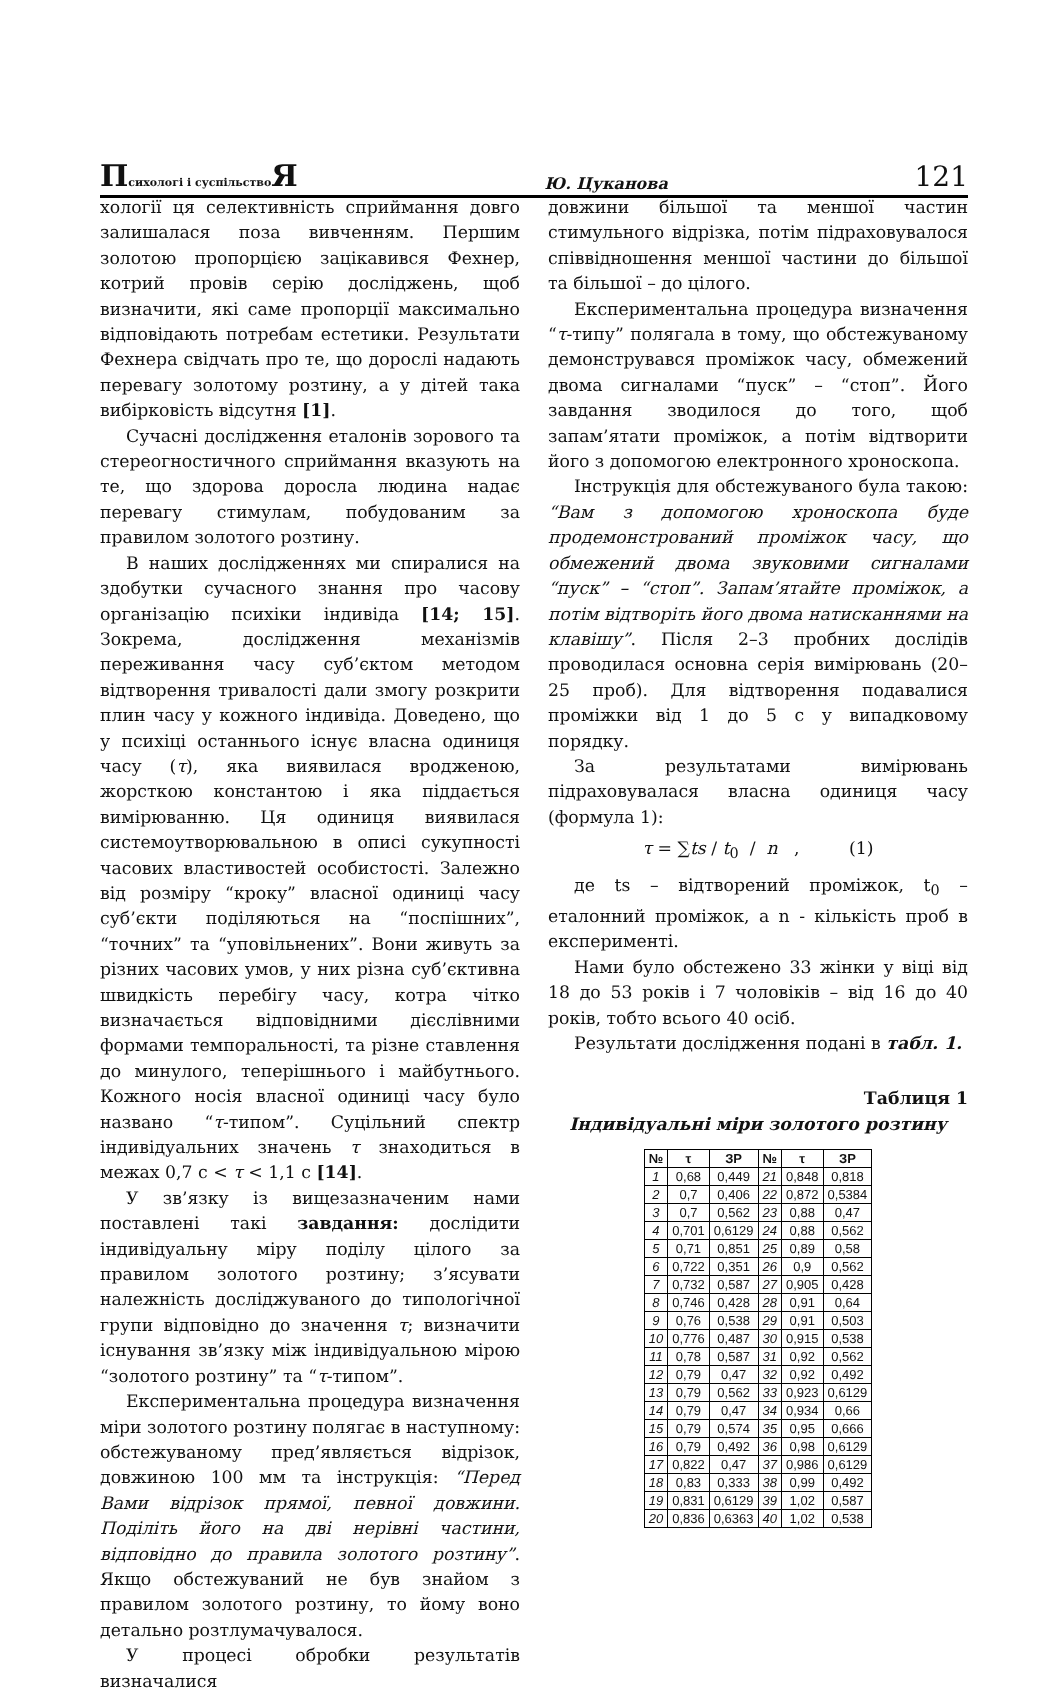Психологі і суспільство Я Ю. Цуканова 121
хології ця селективність сприймання довго залишалася поза вивченням. Першим золотою пропорцією зацікавився Фехнер, котрий провів серію досліджень, щоб визначити, які саме пропорції максимально відповідають потребам естетики. Результати Фехнера свідчать про те, що дорослі надають перевагу золотому розтину, а у дітей така вибірковість відсутня [1].
Сучасні дослідження еталонів зорового та стереогностичного сприймання вказують на те, що здорова доросла людина надає перевагу стимулам, побудованим за правилом золотого розтину.
В наших дослідженнях ми спиралися на здобутки сучасного знання про часову організацію психіки індивіда [14; 15]. Зокрема, дослідження механізмів переживання часу суб’єктом методом відтворення тривалості дали змогу розкрити плин часу у кожного індивіда. Доведено, що у психіці останнього існує власна одиниця часу (τ), яка виявилася вродженою, жорсткою константою і яка піддається вимірюванню. Ця одиниця виявилася системоутворювальною в описі сукупності часових властивостей особистості. Залежно від розміру “кроку” власної одиниці часу суб’єкти поділяються на “поспішних”, “точних” та “уповільнених”. Вони живуть за різних часових умов, у них різна суб’єктивна швидкість перебігу часу, котра чітко визначається відповідними дієслівними формами темпоральності, та різне ставлення до минулого, теперішнього і майбутнього. Кожного носія власної одиниці часу було названо “τ-типом”. Суцільний спектр індивідуальних значень τ знаходиться в межах 0,7 с < τ < 1,1 с [14].
У зв’язку із вищезазначеним нами поставлені такі завдання: дослідити індивідуальну міру поділу цілого за правилом золотого розтину; з’ясувати належність досліджуваного до типологічної групи відповідно до значення τ; визначити існування зв’язку між індивідуальною мірою “золотого розтину” та “τ-типом”.
Експериментальна процедура визначення міри золотого розтину полягає в наступному: обстежуваному пред’являється відрізок, довжиною 100 мм та інструкція: “Перед Вами відрізок прямої, певної довжини. Поділіть його на дві нерівні частини, відповідно до правила золотого розтину”. Якщо обстежуваний не був знайом з правилом золотого розтину, то йому воно детально розтлумачувалося.
У процесі обробки результатів визначалися
довжини більшої та меншої частин стимульного відрізка, потім підраховувалося співвідношення меншої частини до більшої та більшої – до цілого.
Експериментальна процедура визначення “τ-типу” полягала в тому, що обстежуваному демонструвався проміжок часу, обмежений двома сигналами “пуск” – “стоп”. Його завдання зводилося до того, щоб запам’ятати проміжок, а потім відтворити його з допомогою електронного хроноскопа.
Інструкція для обстежуваного була такою: “Вам з допомогою хроноскопа буде продемонстрований проміжок часу, що обмежений двома звуковими сигналами “пуск” – “стоп”. Запам’ятайте проміжок, а потім відтворіть його двома натисканнями на клавішу”. Після 2–3 пробних дослідів проводилася основна серія вимірювань (20–25 проб). Для відтворення подавалися проміжки від 1 до 5 с у випадковому порядку.
За результатами вимірювань підраховувалася власна одиниця часу (формула 1):
τ = ∑ts / t<sub>0</sub> / n , (1)
де ts – відтворений проміжок, t<sub>0</sub> – еталонний проміжок, а n - кількість проб в експерименті.
Нами було обстежено 33 жінки у віці від 18 до 53 років і 7 чоловіків – від 16 до 40 років, тобто всього 40 осіб.
Результати дослідження подані в табл. 1.
Таблиця 1
Індивідуальні міри золотого розтину
| № | τ | ЗР | № | τ | ЗР |
| --- | --- | --- | --- | --- | --- |
| 1 | 0,68 | 0,449 | 21 | 0,848 | 0,818 |
| 2 | 0,7 | 0,406 | 22 | 0,872 | 0,5384 |
| 3 | 0,7 | 0,562 | 23 | 0,88 | 0,47 |
| 4 | 0,701 | 0,6129 | 24 | 0,88 | 0,562 |
| 5 | 0,71 | 0,851 | 25 | 0,89 | 0,58 |
| 6 | 0,722 | 0,351 | 26 | 0,9 | 0,562 |
| 7 | 0,732 | 0,587 | 27 | 0,905 | 0,428 |
| 8 | 0,746 | 0,428 | 28 | 0,91 | 0,64 |
| 9 | 0,76 | 0,538 | 29 | 0,91 | 0,503 |
| 10 | 0,776 | 0,487 | 30 | 0,915 | 0,538 |
| 11 | 0,78 | 0,587 | 31 | 0,92 | 0,562 |
| 12 | 0,79 | 0,47 | 32 | 0,92 | 0,492 |
| 13 | 0,79 | 0,562 | 33 | 0,923 | 0,6129 |
| 14 | 0,79 | 0,47 | 34 | 0,934 | 0,66 |
| 15 | 0,79 | 0,574 | 35 | 0,95 | 0,666 |
| 16 | 0,79 | 0,492 | 36 | 0,98 | 0,6129 |
| 17 | 0,822 | 0,47 | 37 | 0,986 | 0,6129 |
| 18 | 0,83 | 0,333 | 38 | 0,99 | 0,492 |
| 19 | 0,831 | 0,6129 | 39 | 1,02 | 0,587 |
| 20 | 0,836 | 0,6363 | 40 | 1,02 | 0,538 |